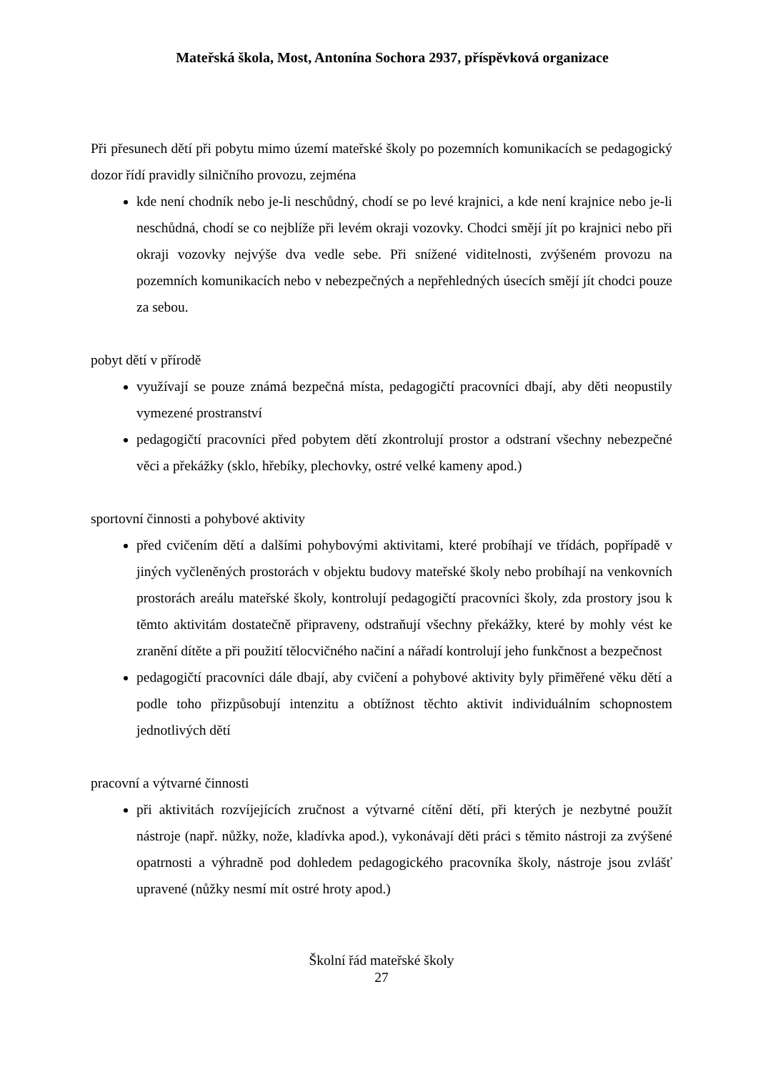Mateřská škola, Most, Antonína Sochora 2937, příspěvková organizace
Při přesunech dětí při pobytu mimo území mateřské školy po pozemních komunikacích se pedagogický dozor řídí pravidly silničního provozu, zejména
kde není chodník nebo je-li neschůdný, chodí se po levé krajnici, a kde není krajnice nebo je-li neschůdná, chodí se co nejblíže při levém okraji vozovky. Chodci smějí jít po krajnici nebo při okraji vozovky nejvýše dva vedle sebe. Při snížené viditelnosti, zvýšeném provozu na pozemních komunikacích nebo v nebezpečných a nepřehledných úsecích smějí jít chodci pouze za sebou.
pobyt dětí v přírodě
využívají se pouze známá bezpečná místa, pedagogičtí pracovníci dbají, aby děti neopustily vymezené prostranství
pedagogičtí pracovníci před pobytem dětí zkontrolují prostor a odstraní všechny nebezpečné věci a překážky (sklo, hřebíky, plechovky, ostré velké kameny apod.)
sportovní činnosti a pohybové aktivity
před cvičením dětí a dalšími pohybovými aktivitami, které probíhají ve třídách, popřípadě v jiných vyčleněných prostorách v objektu budovy mateřské školy nebo probíhají na venkovních prostorách areálu mateřské školy, kontrolují pedagogičtí pracovníci školy, zda prostory jsou k těmto aktivitám dostatečně připraveny, odstraňují všechny překážky, které by mohly vést ke zranění dítěte a při použití tělocvičného načiní a nářadí kontrolují jeho funkčnost a bezpečnost
pedagogičtí pracovníci dále dbají, aby cvičení a pohybové aktivity byly přiměřené věku dětí a podle toho přizpůsobují intenzitu a obtížnost těchto aktivit individuálním schopnostem jednotlivých dětí
pracovní a výtvarné činnosti
při aktivitách rozvíjejících zručnost a výtvarné cítění dětí, při kterých je nezbytné použít nástroje (např. nůžky, nože, kladívka apod.), vykonávají děti práci s těmito nástroji za zvýšené opatrnosti a výhradně pod dohledem pedagogického pracovníka školy, nástroje jsou zvlášť upravené (nůžky nesmí mít ostré hroty apod.)
Školní řád mateřské školy
27